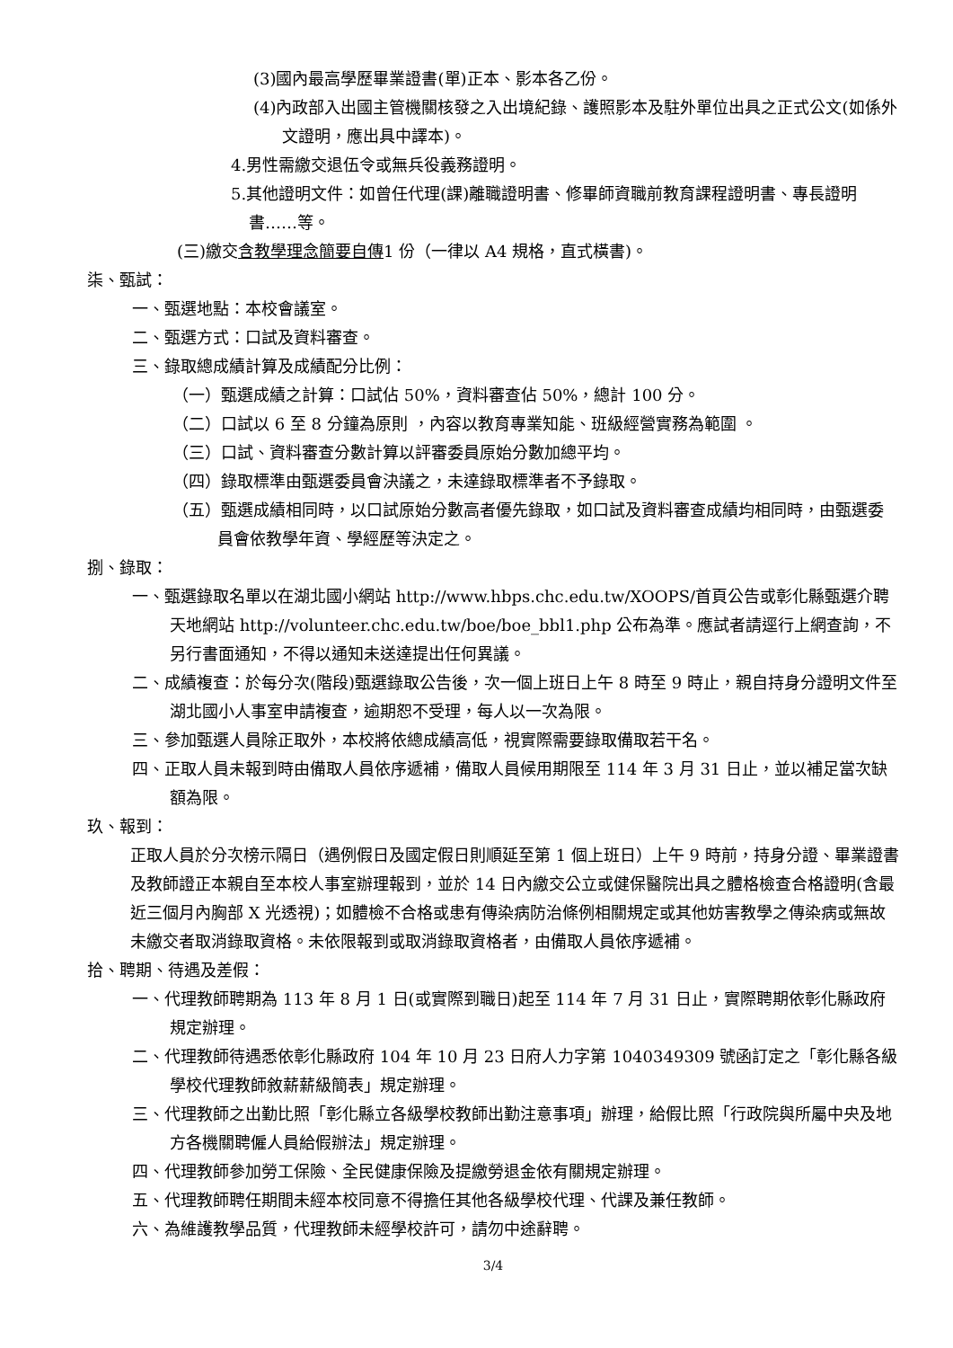(3)國內最高學歷畢業證書(單)正本、影本各乙份。
(4)內政部入出國主管機關核發之入出境紀錄、護照影本及駐外單位出具之正式公文(如係外文證明，應出具中譯本)。
4.男性需繳交退伍令或無兵役義務證明。
5.其他證明文件：如曾任代理(課)離職證明書、修畢師資職前教育課程證明書、專長證明書……等。
(三)繳交含教學理念簡要自傳1 份（一律以 A4 規格，直式橫書)。
柒、甄試：
一、甄選地點：本校會議室。
二、甄選方式：口試及資料審查。
三、錄取總成績計算及成績配分比例：
（一）甄選成績之計算：口試佔 50%，資料審查佔 50%，總計 100 分。
（二）口試以 6 至 8 分鐘為原則 ，內容以教育專業知能、班級經營實務為範圍 。
（三）口試、資料審查分數計算以評審委員原始分數加總平均。
（四）錄取標準由甄選委員會決議之，未達錄取標準者不予錄取。
（五）甄選成績相同時，以口試原始分數高者優先錄取，如口試及資料審查成績均相同時，由甄選委員會依教學年資、學經歷等決定之。
捌、錄取：
一、甄選錄取名單以在湖北國小網站 http://www.hbps.chc.edu.tw/XOOPS/首頁公告或彰化縣甄選介聘天地網站 http://volunteer.chc.edu.tw/boe/boe_bbl1.php 公布為準。應試者請逕行上網查詢，不另行書面通知，不得以通知未送達提出任何異議。
二、成績複查：於每分次(階段)甄選錄取公告後，次一個上班日上午 8 時至 9 時止，親自持身分證明文件至湖北國小人事室申請複查，逾期恕不受理，每人以一次為限。
三、參加甄選人員除正取外，本校將依總成績高低，視實際需要錄取備取若干名。
四、正取人員未報到時由備取人員依序遞補，備取人員候用期限至 114 年 3 月 31 日止，並以補足當次缺額為限。
玖、報到：
正取人員於分次榜示隔日（遇例假日及國定假日則順延至第 1 個上班日）上午 9 時前，持身分證、畢業證書及教師證正本親自至本校人事室辦理報到，並於 14 日內繳交公立或健保醫院出具之體格檢查合格證明(含最近三個月內胸部 X 光透視)；如體檢不合格或患有傳染病防治條例相關規定或其他妨害教學之傳染病或無故未繳交者取消錄取資格。未依限報到或取消錄取資格者，由備取人員依序遞補。
拾、聘期、待遇及差假：
一、代理教師聘期為 113 年 8 月 1 日(或實際到職日)起至 114 年 7 月 31 日止，實際聘期依彰化縣政府規定辦理。
二、代理教師待遇悉依彰化縣政府 104 年 10 月 23 日府人力字第 1040349309 號函訂定之「彰化縣各級學校代理教師敘薪薪級簡表」規定辦理。
三、代理教師之出勤比照「彰化縣立各級學校教師出勤注意事項」辦理，給假比照「行政院與所屬中央及地方各機關聘僱人員給假辦法」規定辦理。
四、代理教師參加勞工保險、全民健康保險及提繳勞退金依有關規定辦理。
五、代理教師聘任期間未經本校同意不得擔任其他各級學校代理、代課及兼任教師。
六、為維護教學品質，代理教師未經學校許可，請勿中途辭聘。
3/4